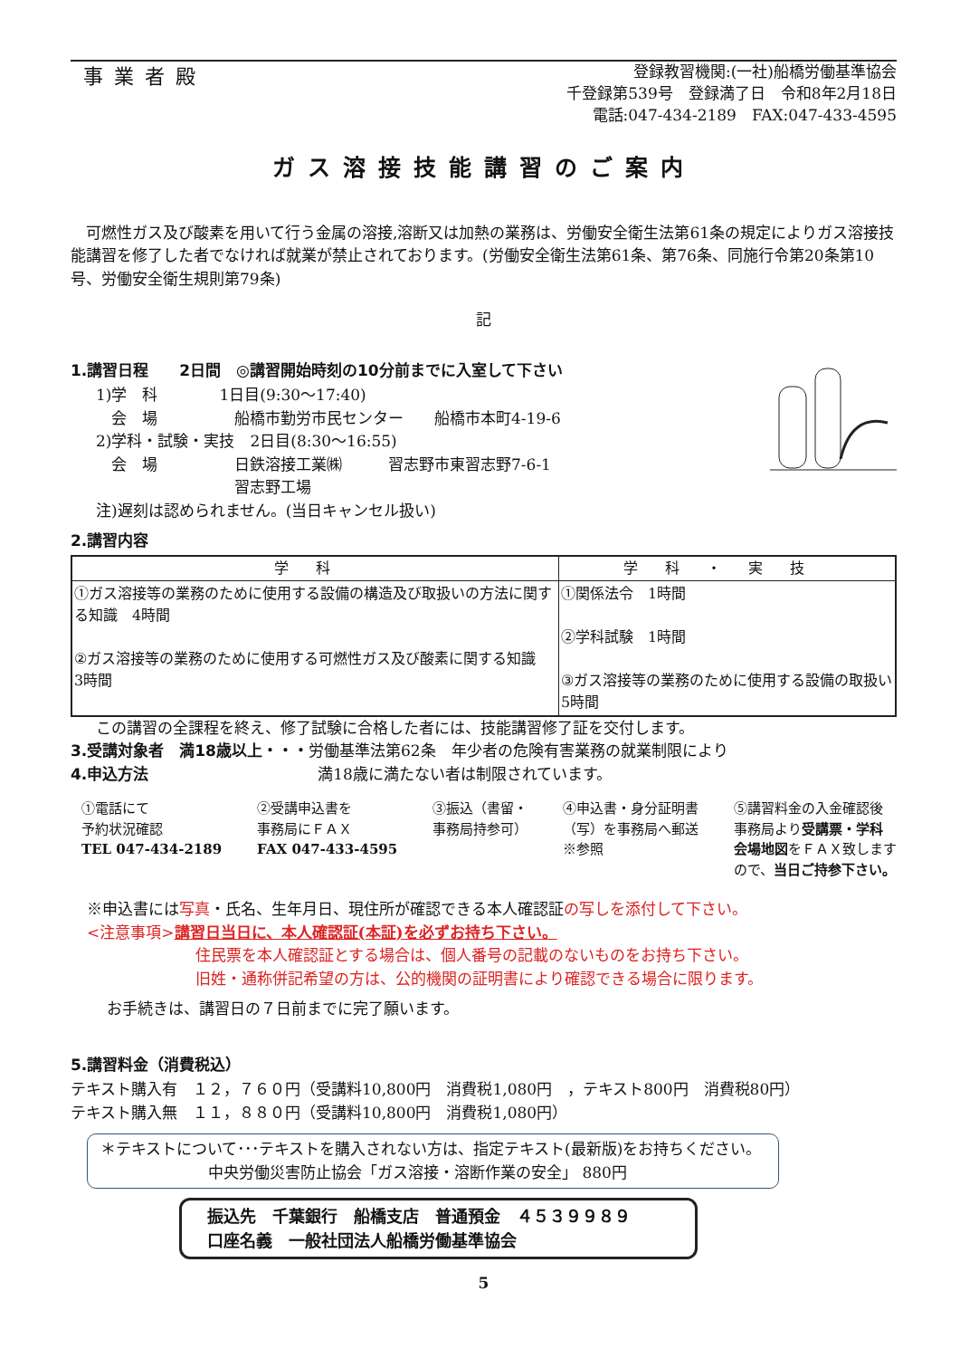事業者殿
登録教習機関:(一社)船橋労働基準協会
千登録第539号　登録満了日　令和8年2月18日
電話:047-434-2189　FAX:047-433-4595
ガス溶接技能講習のご案内
　可燃性ガス及び酸素を用いて行う金属の溶接,溶断又は加熱の業務は、労働安全衛生法第61条の規定によりガス溶接技能講習を修了した者でなければ就業が禁止されております。(労働安全衛生法第61条、第76条、同施行令第20条第10号、労働安全衛生規則第79条)
記
1.講習日程　　2日間　◎講習開始時刻の10分前までに入室して下さい
1)学　科　　　　1日目(9:30～17:40)
　会　場　　　　　船橋市勤労市民センター　　船橋市本町4-19-6
2)学科・試験・実技　2日目(8:30～16:55)
　会　場　　　　　日鉄溶接工業㈱　　　習志野市東習志野7-6-1
　　　　　　　　　習志野工場
注)遅刻は認められません。(当日キャンセル扱い)
2.講習内容
| 学科 | 学科・実技 |
| --- | --- |
| ①ガス溶接等の業務のために使用する設備の構造及び取扱いの方法に関する知識 4時間 ②ガス溶接等の業務のために使用する可燃性ガス及び酸素に関する知識 3時間 | ①関係法令 1時間 ②学科試験 1時間 ③ガス溶接等の業務のために使用する設備の取扱い 5時間 |
この講習の全課程を終え、修了試験に合格した者には、技能講習修了証を交付します。
3.受講対象者　満18歳以上・・・労働基準法第62条　年少者の危険有害業務の就業制限により
4.申込方法　　　　　　　　　　　満18歳に満たない者は制限されています。
①電話にて
予約状況確認
TEL 047-434-2189
②受講申込書を
事務局にＦＡＸ
FAX 047-433-4595
③振込（書留・
事務局持参可）
④申込書・身分証明書
（写）を事務局へ郵送
※参照
⑤講習料金の入金確認後
事務局より受講票・学科
会場地図をＦＡＸ致します
ので、当日ご持参下さい。
※申込書には写真・氏名、生年月日、現住所が確認できる本人確認証の写しを添付して下さい。
<注意事項>講習日当日に、本人確認証(本証)を必ずお持ち下さい。
住民票を本人確認証とする場合は、個人番号の記載のないものをお持ち下さい。
旧姓・通称併記希望の方は、公的機関の証明書により確認できる場合に限ります。
お手続きは、講習日の７日前までに完了願います。
5.講習料金（消費税込）
テキスト購入有　１２，７６０円（受講料10,800円　消費税1,080円　，テキスト800円　消費税80円）
テキスト購入無　１１，８８０円（受講料10,800円　消費税1,080円）
＊テキストについて･･･テキストを購入されない方は、指定テキスト(最新版)をお持ちください。
　　　　　　　中央労働災害防止協会「ガス溶接・溶断作業の安全」 880円
振込先　千葉銀行　船橋支店　普通預金　４５３９９８９
口座名義　一般社団法人船橋労働基準協会
5